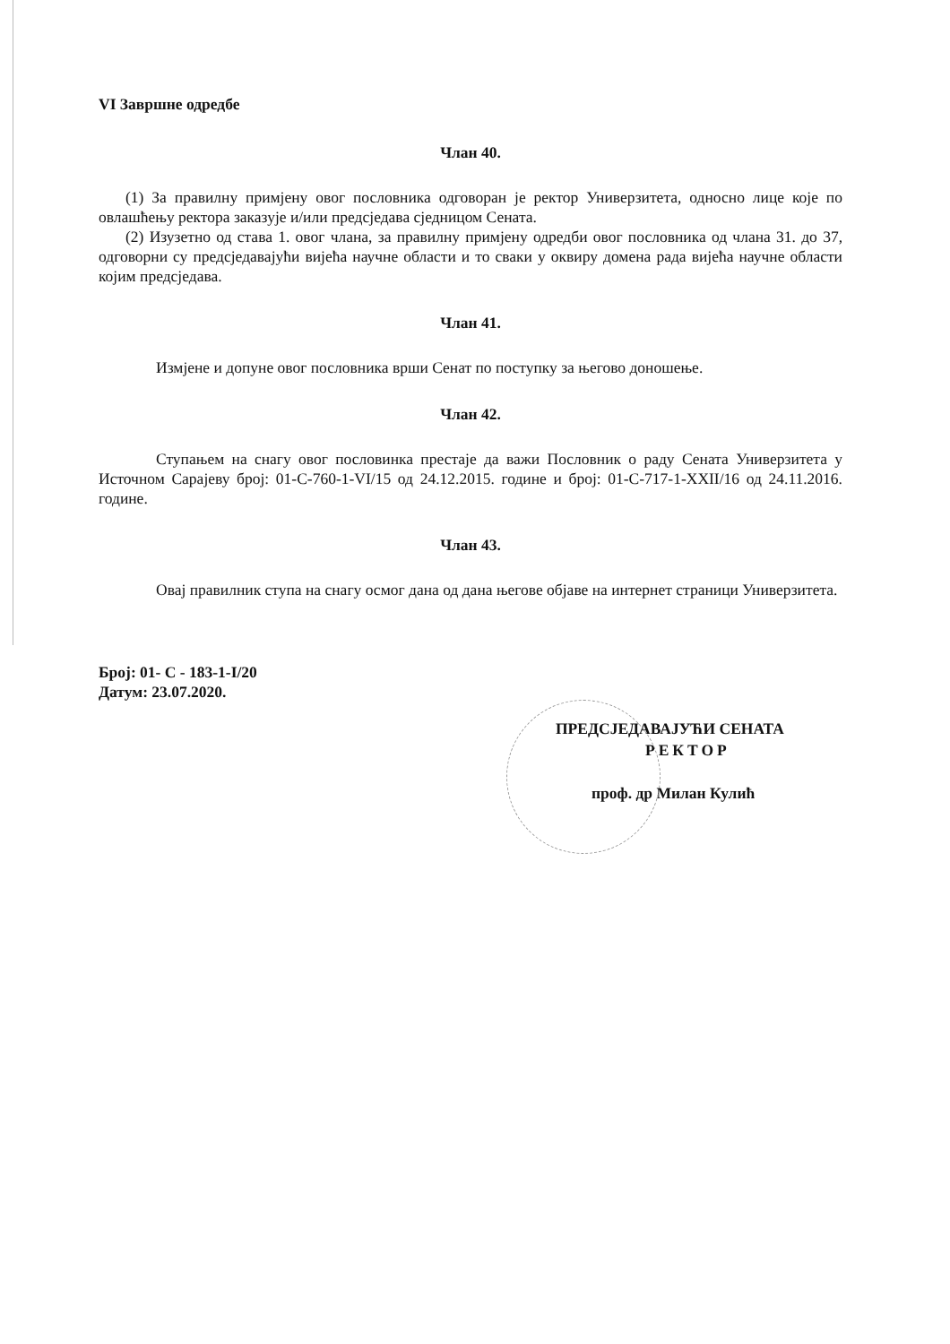VI Завршне одредбе
Члан 40.
(1) За правилну примјену овог пословника одговоран је ректор Универзитета, односно лице које по овлашћењу ректора заказује и/или предсједава сједницом Сената.
(2) Изузетно од става 1. овог члана, за правилну примјену одредби овог пословника од члана 31. до 37, одговорни су предсједавајући вијећа научне области и то сваки у оквиру домена рада вијећа научне области којим предсједава.
Члан 41.
Измјене и допуне овог пословника врши Сенат по поступку за његово доношење.
Члан 42.
Ступањем на снагу овог пословинка престаје да важи Пословник о раду Сената Универзитета у Источном Сарајеву број: 01-С-760-1-VI/15 од 24.12.2015. године и број: 01-С-717-1-XXII/16 од 24.11.2016. године.
Члан 43.
Овај правилник ступа на снагу осмог дана од дана његове објаве на интернет страници Универзитета.
Број: 01- С - 183-1-I/20
Датум: 23.07.2020.
ПРЕДСЈЕДАВАЈУЋИ СЕНАТА
РЕКТОР
проф. др Милан Кулић